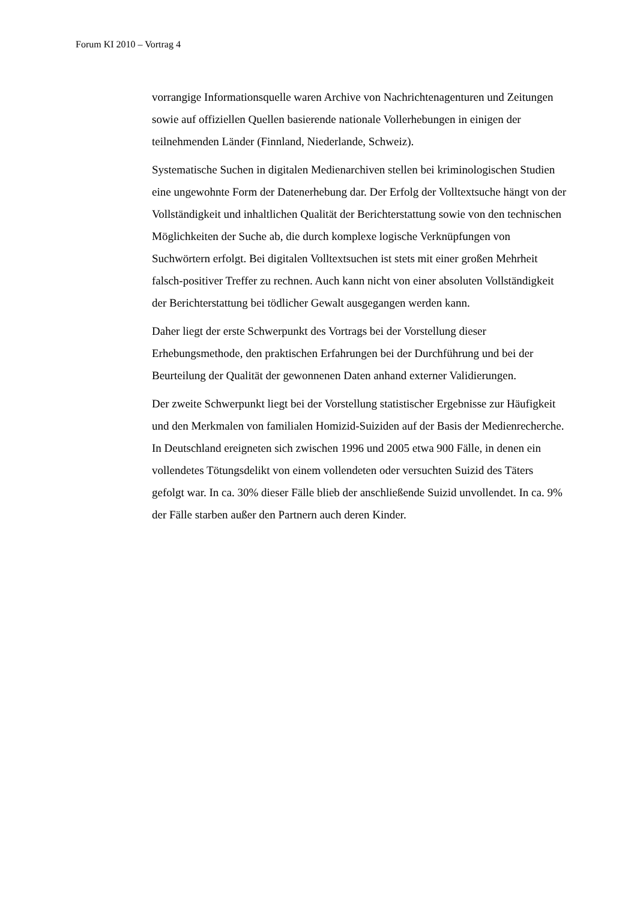Forum KI 2010 – Vortrag 4
vorrangige Informationsquelle waren Archive von Nachrichtenagenturen und Zeitungen sowie auf offiziellen Quellen basierende nationale Vollerhebungen in einigen der teilnehmenden Länder (Finnland, Niederlande, Schweiz).
Systematische Suchen in digitalen Medienarchiven stellen bei kriminologischen Studien eine ungewohnte Form der Datenerhebung dar. Der Erfolg der Volltextsuche hängt von der Vollständigkeit und inhaltlichen Qualität der Berichterstattung sowie von den technischen Möglichkeiten der Suche ab, die durch komplexe logische Verknüpfungen von Suchwörtern erfolgt. Bei digitalen Volltextsuchen ist stets mit einer großen Mehrheit falsch-positiver Treffer zu rechnen. Auch kann nicht von einer absoluten Vollständigkeit der Berichterstattung bei tödlicher Gewalt ausgegangen werden kann.
Daher liegt der erste Schwerpunkt des Vortrags bei der Vorstellung dieser Erhebungsmethode, den praktischen Erfahrungen bei der Durchführung und bei der Beurteilung der Qualität der gewonnenen Daten anhand externer Validierungen.
Der zweite Schwerpunkt liegt bei der Vorstellung statistischer Ergebnisse zur Häufigkeit und den Merkmalen von familialen Homizid-Suiziden auf der Basis der Medienrecherche. In Deutschland ereigneten sich zwischen 1996 und 2005 etwa 900 Fälle, in denen ein vollendetes Tötungsdelikt von einem vollendeten oder versuchten Suizid des Täters gefolgt war. In ca. 30% dieser Fälle blieb der anschließende Suizid unvollendet. In ca. 9% der Fälle starben außer den Partnern auch deren Kinder.